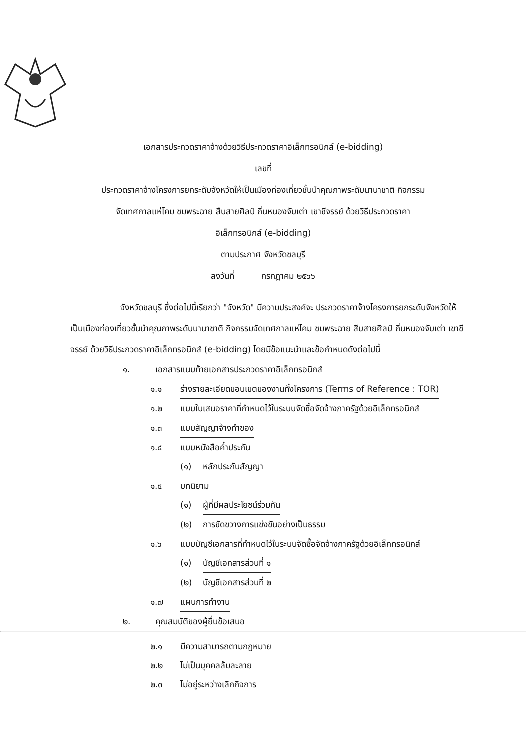เอกสารประกวดราคาจ้างด้วยวิธีประกวดราคาอิเล็กทรอนิกส์ (e-bidding)
เลขที่
ประกวดราคาจ้างโครงการยกระดับจังหวัดให้เป็นเมืองท่องเที่ยวชั้นนำคุณภาพระดับนานาชาติ กิจกรรม
จัดเทศกาลแห่โคม ชมพระฉาย สืบสายศิลป์ ถิ่นหนองจับเต่า เขาชีจรรย์ ด้วยวิธีประกวดราคา
อิเล็กทรอนิกส์ (e-bidding)
ตามประกาศ จังหวัดชลบุรี
ลงวันที่ กรกฎาคม ๒๕๖๖
จังหวัดชลบุรี ซึ่งต่อไปนี้เรียกว่า "จังหวัด" มีความประสงค์จะ ประกวดราคาจ้างโครงการยกระดับจังหวัดให้เป็นเมืองท่องเที่ยวชั้นนำคุณภาพระดับนานาชาติ กิจกรรมจัดเทศกาลแห่โคม ชมพระฉาย สืบสายศิลป์ ถิ่นหนองจับเต่า เขาชีจรรย์ ด้วยวิธีประกวดราคาอิเล็กทรอนิกส์ (e-bidding) โดยมีข้อแนะนำและข้อกำหนดดังต่อไปนี้
๑. เอกสารแนบท้ายเอกสารประกวดราคาอิเล็กทรอนิกส์
๑.๑ ร่างรายละเอียดขอบเขตของงานทั้งโครงการ (Terms of Reference : TOR)
๑.๒ แบบใบเสนอราคาที่กำหนดไว้ในระบบจัดซื้อจัดจ้างภาครัฐด้วยอิเล็กทรอนิกส์
๑.๓ แบบสัญญาจ้างทำของ
๑.๔ แบบหนังสือค้ำประกัน
(๑) หลักประกันสัญญา
๑.๕ บทนิยาม
(๑) ผู้ที่มีผลประโยชน์ร่วมกัน
(๒) การขัดขวางการแข่งขันอย่างเป็นธรรม
๑.๖ แบบบัญชีเอกสารที่กำหนดไว้ในระบบจัดซื้อจัดจ้างภาครัฐด้วยอิเล็กทรอนิกส์
(๑) บัญชีเอกสารส่วนที่ ๑
(๒) บัญชีเอกสารส่วนที่ ๒
๑.๗ แผนการทำงาน
๒. คุณสมบัติของผู้ยื่นข้อเสนอ
๒.๑ มีความสามารถตามกฎหมาย
๒.๒ ไม่เป็นบุคคลล้มละลาย
๒.๓ ไม่อยู่ระหว่างเลิกกิจการ